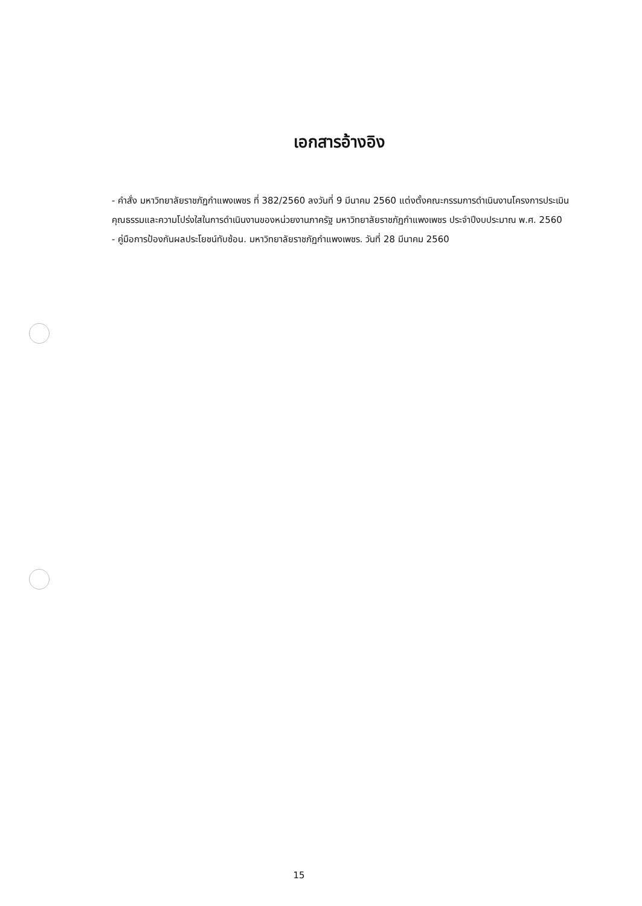เอกสารอ้างอิง
- คำสั่ง มหาวิทยาลัยราชภัฏกำแพงเพชร ที่ 382/2560 ลงวันที่ 9 มีนาคม 2560 แต่งตั้งคณะกรรมการดำเนินงานโครงการประเมินคุณธรรมและความโปร่งใสในการดำเนินงานของหน่วยงานภาครัฐ มหาวิทยาลัยราชภัฏกำแพงเพชร ประจำปีงบประมาณ พ.ศ. 2560
- คู่มือการป้องกันผลประโยชน์ทับซ้อน. มหาวิทยาลัยราชภัฏกำแพงเพชร. วันที่ 28 มีนาคม 2560
15